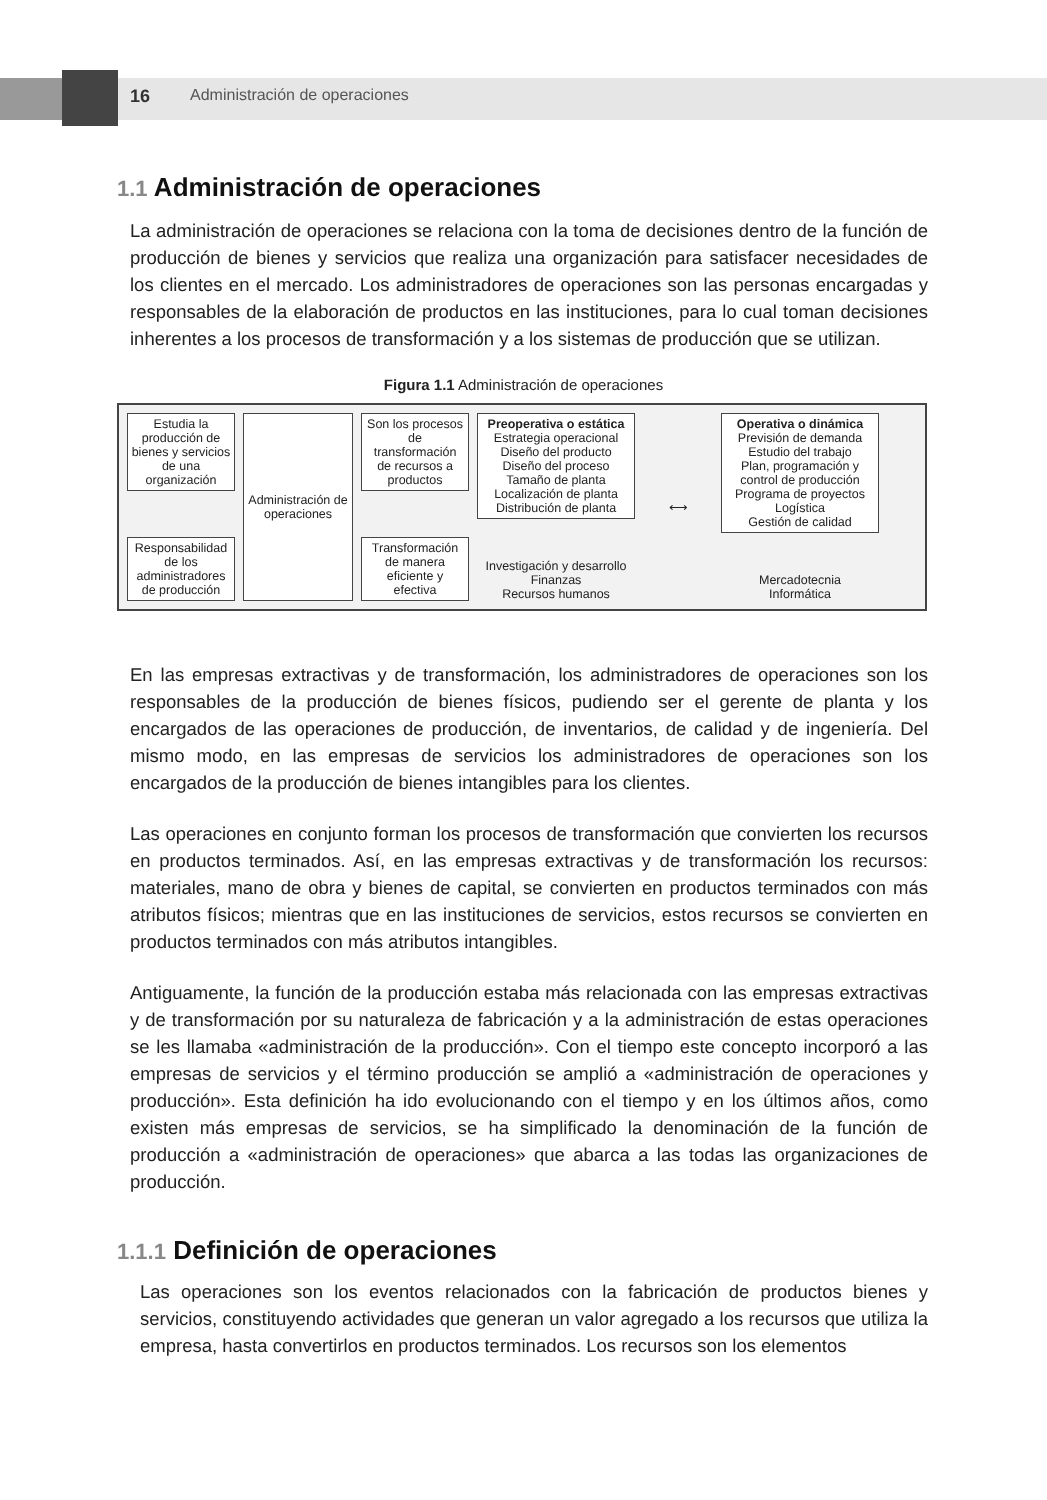16 Administración de operaciones
1.1 Administración de operaciones
La administración de operaciones se relaciona con la toma de decisiones dentro de la función de producción de bienes y servicios que realiza una organización para satisfacer necesidades de los clientes en el mercado. Los administradores de operaciones son las personas encargadas y responsables de la elaboración de productos en las instituciones, para lo cual toman decisiones inherentes a los procesos de transformación y a los sistemas de producción que se utilizan.
Figura 1.1 Administración de operaciones
Estudia la producción de bienes y servicios de una organización
Responsabilidad de los administradores de producción
Administración de operaciones
Son los procesos de transformación de recursos a productos
Transformación de manera eficiente y efectiva
Preoperativa o estática
Estrategia operacional
Diseño del producto
Diseño del proceso
Tamaño de planta
Localización de planta
Distribución de planta
Investigación y desarrollo
Finanzas
Recursos humanos
⟷
Operativa o dinámica
Previsión de demanda
Estudio del trabajo
Plan, programación y control de producción
Programa de proyectos
Logística
Gestión de calidad
Mercadotecnia
Informática
En las empresas extractivas y de transformación, los administradores de operaciones son los responsables de la producción de bienes físicos, pudiendo ser el gerente de planta y los encargados de las operaciones de producción, de inventarios, de calidad y de ingeniería. Del mismo modo, en las empresas de servicios los administradores de operaciones son los encargados de la producción de bienes intangibles para los clientes.
Las operaciones en conjunto forman los procesos de transformación que convierten los recursos en productos terminados. Así, en las empresas extractivas y de transformación los recursos: materiales, mano de obra y bienes de capital, se convierten en productos terminados con más atributos físicos; mientras que en las instituciones de servicios, estos recursos se convierten en productos terminados con más atributos intangibles.
Antiguamente, la función de la producción estaba más relacionada con las empresas extractivas y de transformación por su naturaleza de fabricación y a la administración de estas operaciones se les llamaba «administración de la producción». Con el tiempo este concepto incorporó a las empresas de servicios y el término producción se amplió a «administración de operaciones y producción». Esta definición ha ido evolucionando con el tiempo y en los últimos años, como existen más empresas de servicios, se ha simplificado la denominación de la función de producción a «administración de operaciones» que abarca a las todas las organizaciones de producción.
1.1.1 Definición de operaciones
Las operaciones son los eventos relacionados con la fabricación de productos bienes y servicios, constituyendo actividades que generan un valor agregado a los recursos que utiliza la empresa, hasta convertirlos en productos terminados. Los recursos son los elementos